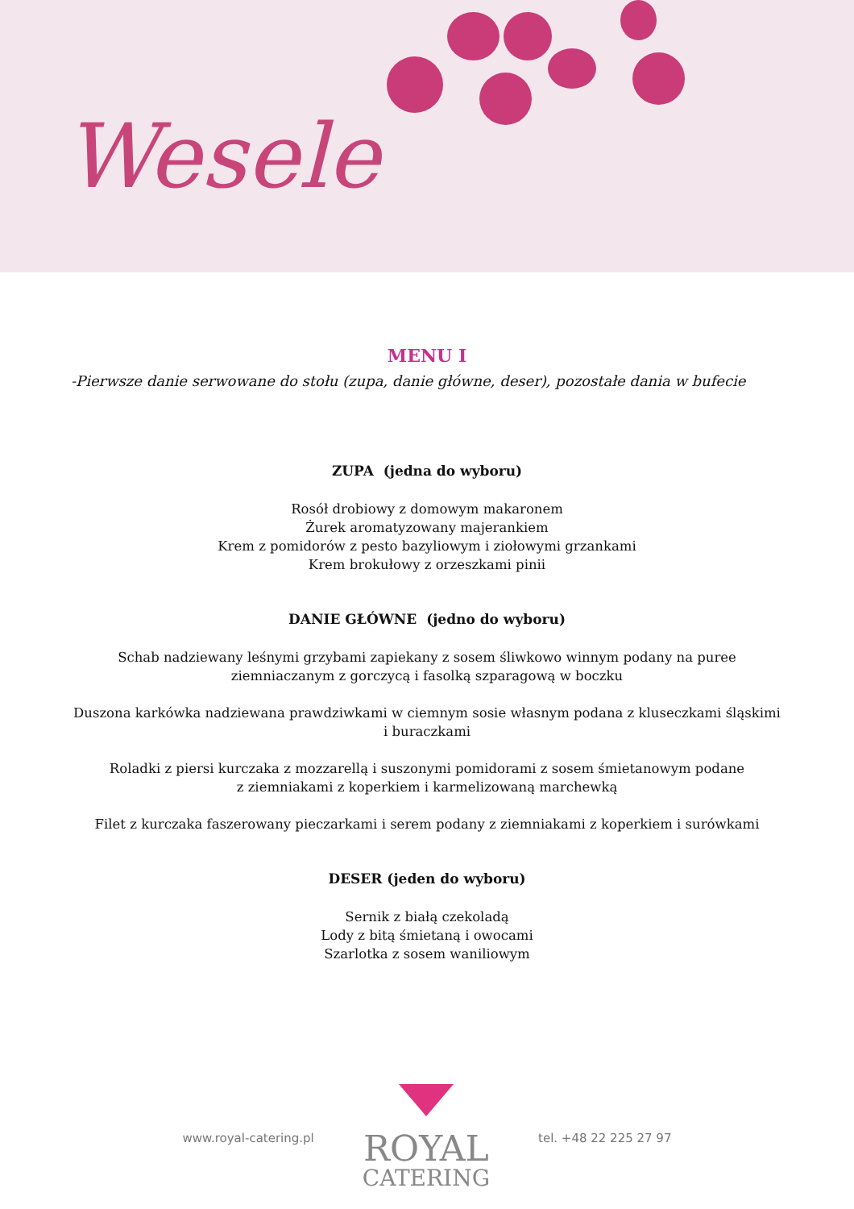Wesele
MENU I
-Pierwsze danie serwowane do stołu (zupa, danie główne, deser), pozostałe dania w bufecie
ZUPA (jedna do wyboru)
Rosół drobiowy z domowym makaronem
Żurek aromatyzowany majerankiem
Krem z pomidorów z pesto bazyliowym i ziołowymi grzankami
Krem brokułowy z orzeszkami pinii
DANIE GŁÓWNE (jedno do wyboru)
Schab nadziewany leśnymi grzybami zapiekany z sosem śliwkowo winnym podany na puree
ziemniaczanym z gorczycą i fasolką szparagową w boczku
Duszona karkówka nadziewana prawdziwkami w ciemnym sosie własnym podana z kluseczkami śląskimi
i buraczkami
Roladki z piersi kurczaka z mozzarellą i suszonymi pomidorami z sosem śmietanowym podane
z ziemniakami z koperkiem i karmelizowaną marchewką
Filet z kurczaka faszerowany pieczarkami i serem podany z ziemniakami z koperkiem i surówkami
DESER (jeden do wyboru)
Sernik z białą czekoladą
Lody z bitą śmietaną i owocami
Szarlotka z sosem waniliowym
www.royal-catering.pl
ROYAL
CATERING
tel. +48 22 225 27 97